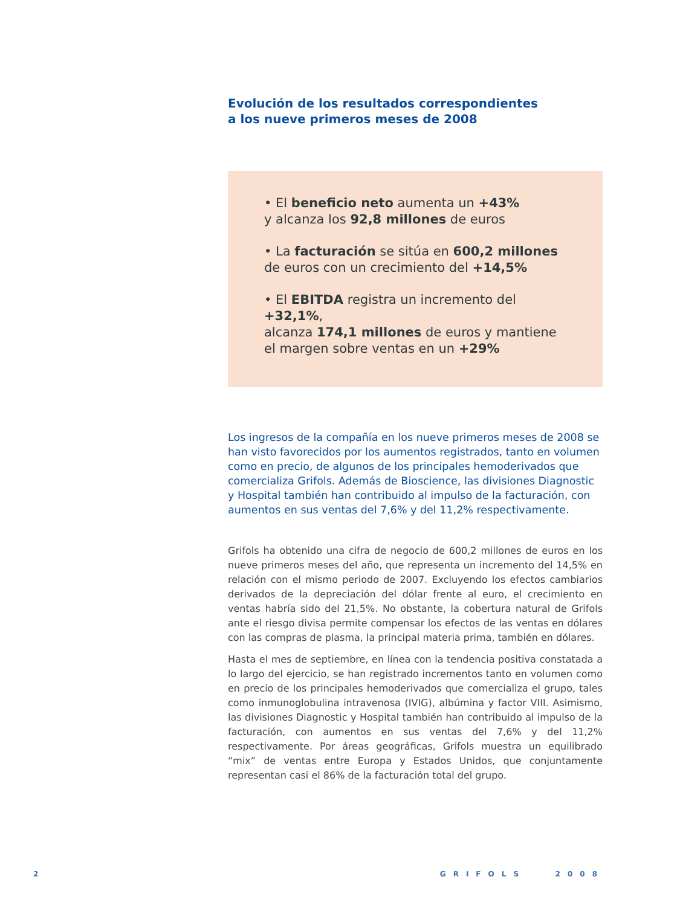Evolución de los resultados correspondientes
a los nueve primeros meses de 2008
• El beneficio neto aumenta un +43%
y alcanza los 92,8 millones de euros
• La facturación se sitúa en 600,2 millones
de euros con un crecimiento del +14,5%
• El EBITDA registra un incremento del +32,1%,
alcanza 174,1 millones de euros y mantiene
el margen sobre ventas en un +29%
Los ingresos de la compañía en los nueve primeros meses de 2008 se han visto favorecidos por los aumentos registrados, tanto en volumen como en precio, de algunos de los principales hemoderivados que comercializa Grifols. Además de Bioscience, las divisiones Diagnostic y Hospital también han contribuido al impulso de la facturación, con aumentos en sus ventas del 7,6% y del 11,2% respectivamente.
Grifols ha obtenido una cifra de negocio de 600,2 millones de euros en los nueve primeros meses del año, que representa un incremento del 14,5% en relación con el mismo periodo de 2007. Excluyendo los efectos cambiarios derivados de la depreciación del dólar frente al euro, el crecimiento en ventas habría sido del 21,5%. No obstante, la cobertura natural de Grifols ante el riesgo divisa permite compensar los efectos de las ventas en dólares con las compras de plasma, la principal materia prima, también en dólares.
Hasta el mes de septiembre, en línea con la tendencia positiva constatada a lo largo del ejercicio, se han registrado incrementos tanto en volumen como en precio de los principales hemoderivados que comercializa el grupo, tales como inmunoglobulina intravenosa (IVIG), albúmina y factor VIII. Asimismo, las divisiones Diagnostic y Hospital también han contribuido al impulso de la facturación, con aumentos en sus ventas del 7,6% y del 11,2% respectivamente. Por áreas geográficas, Grifols muestra un equilibrado “mix” de ventas entre Europa y Estados Unidos, que conjuntamente representan casi el 86% de la facturación total del grupo.
2 GRIFOLS 2008